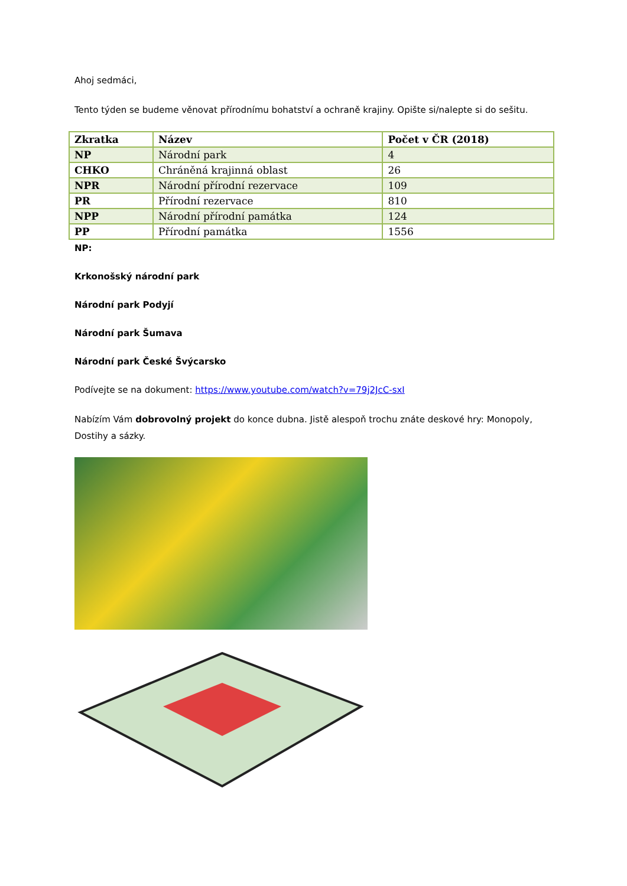Ahoj sedmáci,
Tento týden se budeme věnovat přírodnímu bohatství a ochraně krajiny. Opište si/nalepte si do sešitu.
| Zkratka | Název | Počet v ČR (2018) |
| --- | --- | --- |
| NP | Národní park | 4 |
| CHKO | Chráněná krajinná oblast | 26 |
| NPR | Národní přírodní rezervace | 109 |
| PR | Přírodní rezervace | 810 |
| NPP | Národní přírodní památka | 124 |
| PP | Přírodní památka | 1556 |
NP:
Krkonošský národní park
Národní park Podyjí
Národní park Šumava
Národní park České Švýcarsko
Podívejte se na dokument: https://www.youtube.com/watch?v=79j2JcC-sxI
Nabízím Vám dobrovolný projekt do konce dubna. Jistě alespoň trochu znáte deskové hry: Monopoly, Dostihy a sázky.